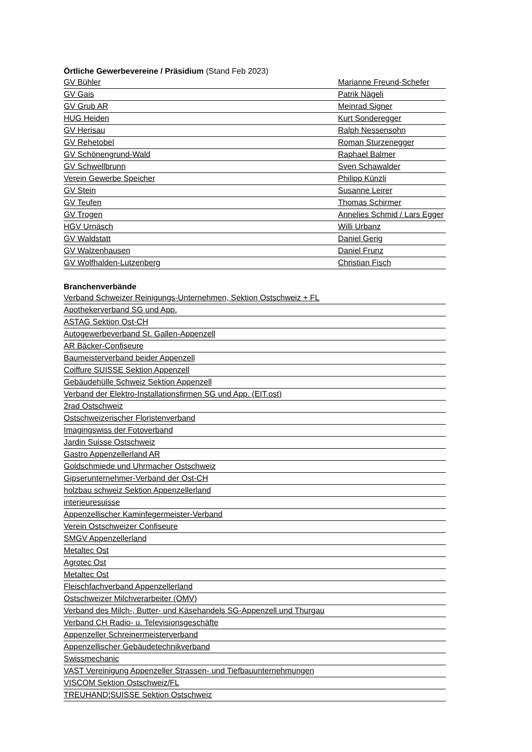Örtliche Gewerbevereine / Präsidium (Stand Feb 2023)
GV Bühler Marianne Freund-Schefer
GV Gais Patrik Nägeli
GV Grub AR Meinrad Signer
HUG Heiden Kurt Sonderegger
GV Herisau Ralph Nessensohn
GV Rehetobel Roman Sturzenegger
GV Schönengrund-Wald Raphael Balmer
GV Schwellbrunn Sven Schawalder
Verein Gewerbe Speicher Philipp Künzli
GV Stein Susanne Leirer
GV Teufen Thomas Schirmer
GV Trogen Annelies Schmid / Lars Egger
HGV Urnäsch Willi Urbanz
GV Waldstatt Daniel Gerig
GV Walzenhausen Daniel Frunz
GV Wolfhalden-Lutzenberg Christian Fisch
Branchenverbände
Verband Schweizer Reinigungs-Unternehmen, Sektion Ostschweiz + FL
Apothekerverband SG und App.
ASTAG Sektion Ost-CH
Autogewerbeverband St. Gallen-Appenzell
AR Bäcker-Confiseure
Baumeisterverband beider Appenzell
Coiffure SUISSE Sektion Appenzell
Gebäudehülle Schweiz Sektion Appenzell
Verband der Elektro-Installationsfirmen SG und App. (EIT.ost)
2rad Ostschweiz
Ostschweizerischer Floristenverband
Imagingswiss der Fotoverband
Jardin Suisse Ostschweiz
Gastro Appenzellerland AR
Goldschmiede und Uhrmacher Ostschweiz
Gipserunternehmer-Verband der Ost-CH
holzbau schweiz Sektion Appenzellerland
interieuresuisse
Appenzellischer Kaminfegermeister-Verband
Verein Ostschweizer Confiseure
SMGV Appenzellerland
Metaltec Ost
Agrotec Ost
Metaltec Ost
Fleischfachverband Appenzellerland
Ostschweizer Milchverarbeiter (OMV)
Verband des Milch-, Butter- und Käsehandels SG-Appenzell und Thurgau
Verband CH Radio- u. Televisionsgeschäfte
Appenzeller Schreinermeisterverband
Appenzellischer Gebäudetechnikverband
Swissmechanic
VAST Vereinigung Appenzeller Strassen- und Tiefbauunternehmungen
VISCOM Sektion Ostschweiz/FL
TREUHAND¦SUISSE Sektion Ostschweiz